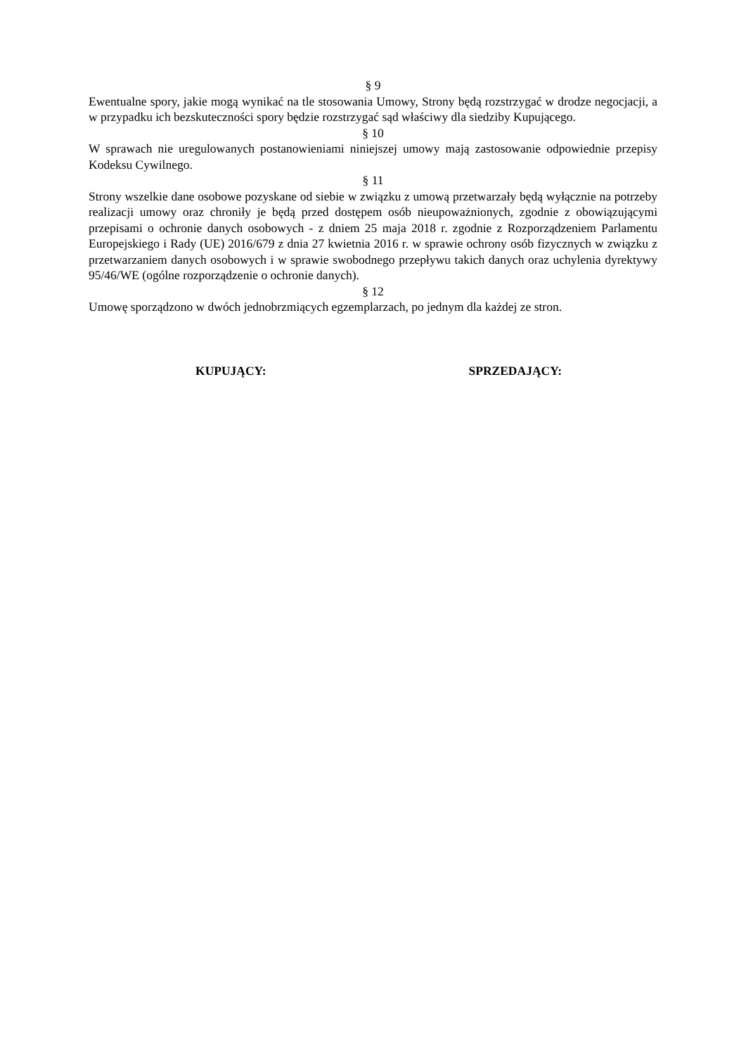§ 9
Ewentualne spory, jakie mogą wynikać na tle stosowania Umowy, Strony będą rozstrzygać w drodze negocjacji, a w przypadku ich bezskuteczności spory będzie rozstrzygać sąd właściwy dla siedziby Kupującego.
§ 10
W sprawach nie uregulowanych postanowieniami niniejszej umowy mają zastosowanie odpowiednie przepisy Kodeksu Cywilnego.
§ 11
Strony wszelkie dane osobowe pozyskane od siebie w związku z umową przetwarzały będą wyłącznie na potrzeby realizacji umowy oraz chroniły je będą przed dostępem osób nieupoważnionych, zgodnie z obowiązującymi przepisami o ochronie danych osobowych - z dniem 25 maja 2018 r. zgodnie z Rozporządzeniem Parlamentu Europejskiego i Rady (UE) 2016/679 z dnia 27 kwietnia 2016 r. w sprawie ochrony osób fizycznych w związku z przetwarzaniem danych osobowych i w sprawie swobodnego przepływu takich danych oraz uchylenia dyrektywy 95/46/WE (ogólne rozporządzenie o ochronie danych).
§ 12
Umowę sporządzono w dwóch jednobrzmiących egzemplarzach, po jednym dla każdej ze stron.
KUPUJĄCY: SPRZEDAJĄCY: